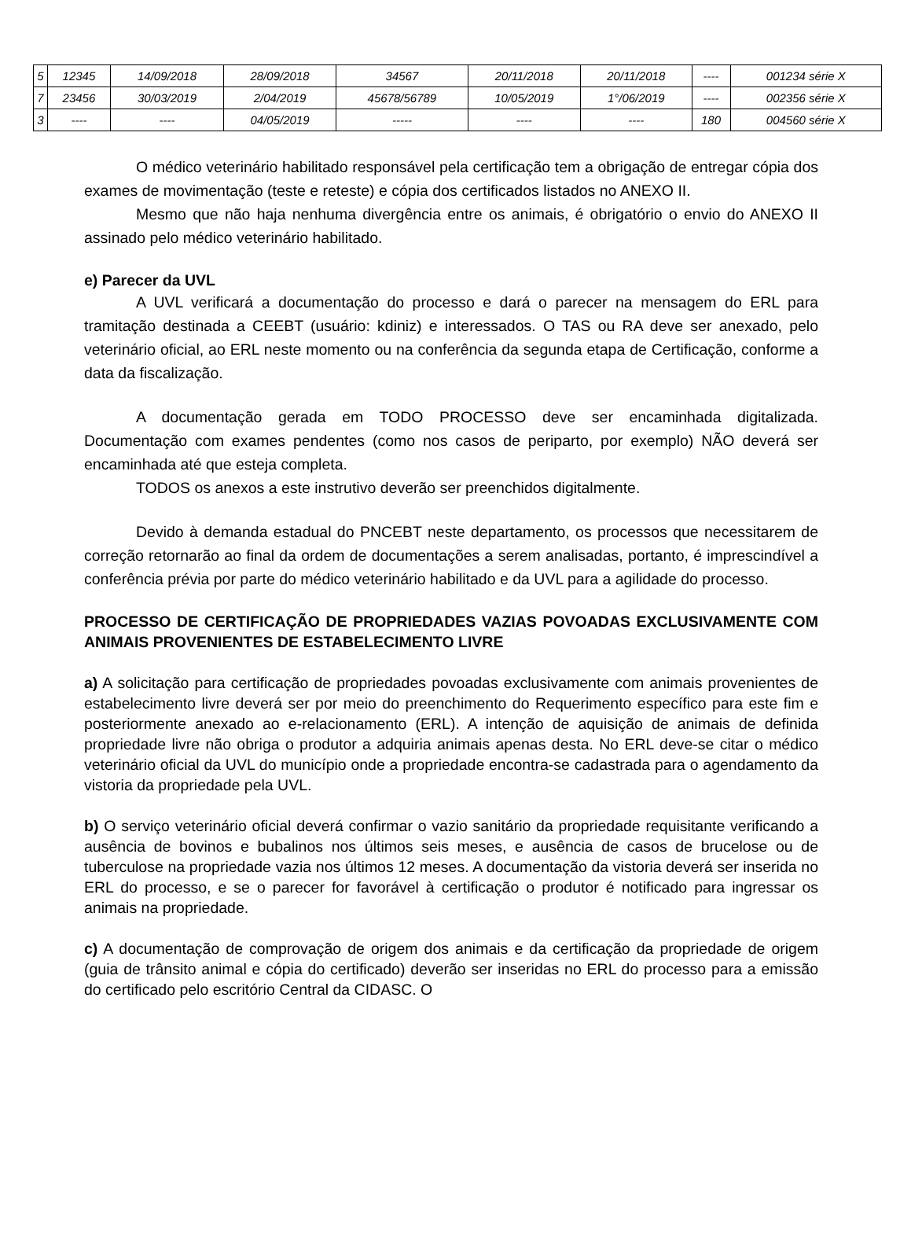| 5 | 12345 | 14/09/2018 | 28/09/2018 | 34567 | 20/11/2018 | 20/11/2018 | ---- | 001234 série X |
| 7 | 23456 | 30/03/2019 | 2/04/2019 | 45678/56789 | 10/05/2019 | 1°/06/2019 | ---- | 002356 série X |
| 3 | ---- | ---- | 04/05/2019 | ----- | ---- | ---- | 180 | 004560 série X |
O médico veterinário habilitado responsável pela certificação tem a obrigação de entregar cópia dos exames de movimentação (teste e reteste) e cópia dos certificados listados no ANEXO II.
Mesmo que não haja nenhuma divergência entre os animais, é obrigatório o envio do ANEXO II assinado pelo médico veterinário habilitado.
e) Parecer da UVL
A UVL verificará a documentação do processo e dará o parecer na mensagem do ERL para tramitação destinada a CEEBT (usuário: kdiniz) e interessados. O TAS ou RA deve ser anexado, pelo veterinário oficial, ao ERL neste momento ou na conferência da segunda etapa de Certificação, conforme a data da fiscalização.
A documentação gerada em TODO PROCESSO deve ser encaminhada digitalizada. Documentação com exames pendentes (como nos casos de periparto, por exemplo) NÃO deverá ser encaminhada até que esteja completa.
TODOS os anexos a este instrutivo deverão ser preenchidos digitalmente.
Devido à demanda estadual do PNCEBT neste departamento, os processos que necessitarem de correção retornarão ao final da ordem de documentações a serem analisadas, portanto, é imprescindível a conferência prévia por parte do médico veterinário habilitado e da UVL para a agilidade do processo.
PROCESSO DE CERTIFICAÇÃO DE PROPRIEDADES VAZIAS POVOADAS EXCLUSIVAMENTE COM ANIMAIS PROVENIENTES DE ESTABELECIMENTO LIVRE
a) A solicitação para certificação de propriedades povoadas exclusivamente com animais provenientes de estabelecimento livre deverá ser por meio do preenchimento do Requerimento específico para este fim e posteriormente anexado ao e-relacionamento (ERL). A intenção de aquisição de animais de definida propriedade livre não obriga o produtor a adquiria animais apenas desta. No ERL deve-se citar o médico veterinário oficial da UVL do município onde a propriedade encontra-se cadastrada para o agendamento da vistoria da propriedade pela UVL.
b) O serviço veterinário oficial deverá confirmar o vazio sanitário da propriedade requisitante verificando a ausência de bovinos e bubalinos nos últimos seis meses, e ausência de casos de brucelose ou de tuberculose na propriedade vazia nos últimos 12 meses. A documentação da vistoria deverá ser inserida no ERL do processo, e se o parecer for favorável à certificação o produtor é notificado para ingressar os animais na propriedade.
c) A documentação de comprovação de origem dos animais e da certificação da propriedade de origem (guia de trânsito animal e cópia do certificado) deverão ser inseridas no ERL do processo para a emissão do certificado pelo escritório Central da CIDASC. O